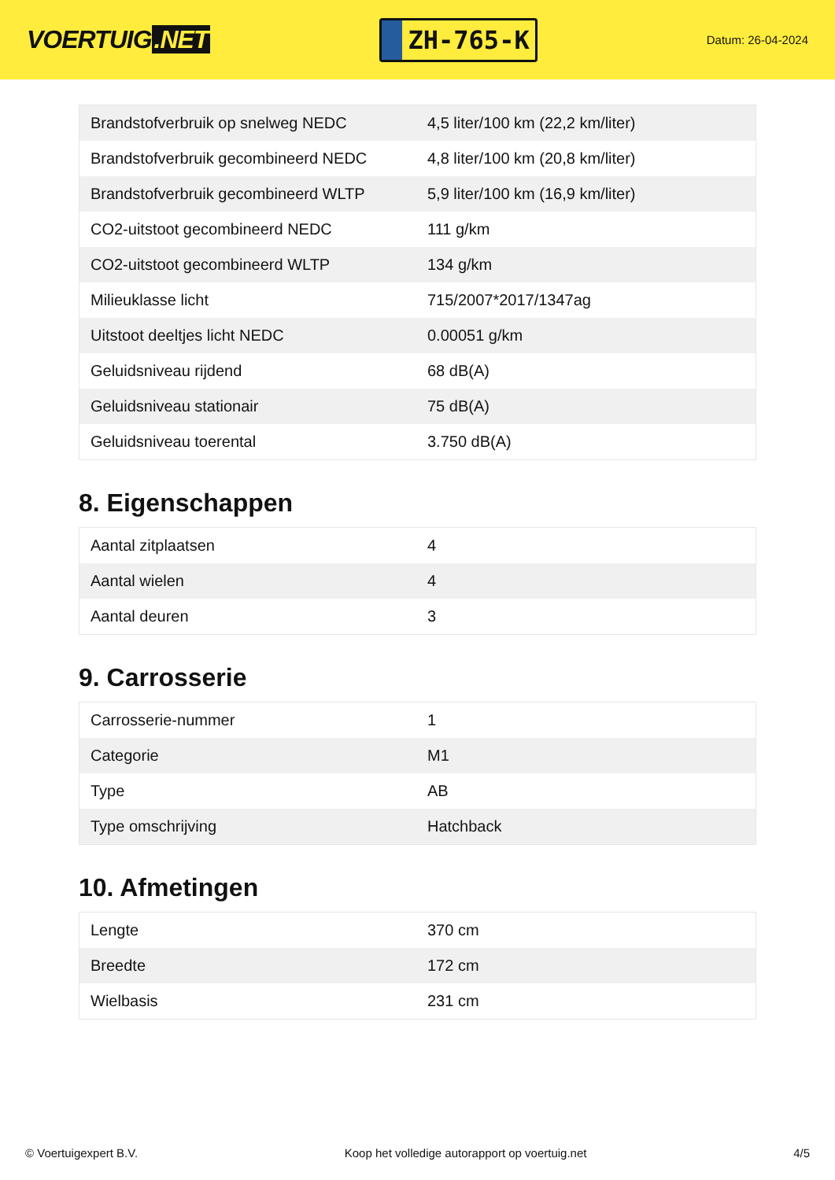VOERTUIG.NET
ZH-765-K
Datum: 26-04-2024
| Brandstofverbruik op snelweg NEDC | 4,5 liter/100 km (22,2 km/liter) |
| Brandstofverbruik gecombineerd NEDC | 4,8 liter/100 km (20,8 km/liter) |
| Brandstofverbruik gecombineerd WLTP | 5,9 liter/100 km (16,9 km/liter) |
| CO2-uitstoot gecombineerd NEDC | 111 g/km |
| CO2-uitstoot gecombineerd WLTP | 134 g/km |
| Milieuklasse licht | 715/2007*2017/1347ag |
| Uitstoot deeltjes licht NEDC | 0.00051 g/km |
| Geluidsniveau rijdend | 68 dB(A) |
| Geluidsniveau stationair | 75 dB(A) |
| Geluidsniveau toerental | 3.750 dB(A) |
8. Eigenschappen
| Aantal zitplaatsen | 4 |
| Aantal wielen | 4 |
| Aantal deuren | 3 |
9. Carrosserie
| Carrosserie-nummer | 1 |
| Categorie | M1 |
| Type | AB |
| Type omschrijving | Hatchback |
10. Afmetingen
| Lengte | 370 cm |
| Breedte | 172 cm |
| Wielbasis | 231 cm |
© Voertuigexpert B.V. Koop het volledige autorapport op voertuig.net 4/5